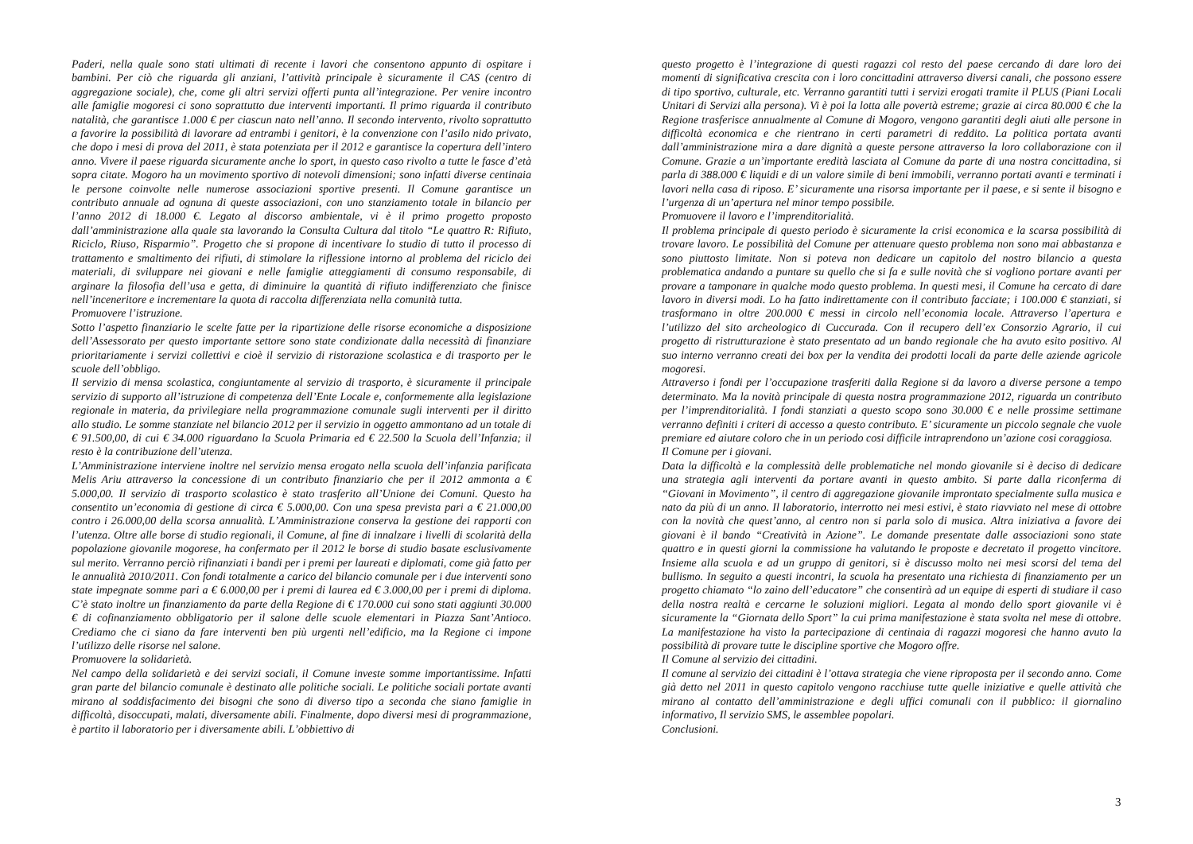Paderi, nella quale sono stati ultimati di recente i lavori che consentono appunto di ospitare i bambini. Per ciò che riguarda gli anziani, l’attività principale è sicuramente il CAS (centro di aggregazione sociale), che, come gli altri servizi offerti punta all’integrazione. Per venire incontro alle famiglie mogoresi ci sono soprattutto due interventi importanti. Il primo riguarda il contributo natalità, che garantisce 1.000 € per ciascun nato nell’anno. Il secondo intervento, rivolto soprattutto a favorire la possibilità di lavorare ad entrambi i genitori, è la convenzione con l’asilo nido privato, che dopo i mesi di prova del 2011, è stata potenziata per il 2012 e garantisce la copertura dell’intero anno. Vivere il paese riguarda sicuramente anche lo sport, in questo caso rivolto a tutte le fasce d’età sopra citate. Mogoro ha un movimento sportivo di notevoli dimensioni; sono infatti diverse centinaia le persone coinvolte nelle numerose associazioni sportive presenti. Il Comune garantisce un contributo annuale ad ognuna di queste associazioni, con uno stanziamento totale in bilancio per l’anno 2012 di 18.000 €. Legato al discorso ambientale, vi è il primo progetto proposto dall’amministrazione alla quale sta lavorando la Consulta Cultura dal titolo “Le quattro R: Rifiuto, Riciclo, Riuso, Risparmio”. Progetto che si propone di incentivare lo studio di tutto il processo di trattamento e smaltimento dei rifiuti, di stimolare la riflessione intorno al problema del riciclo dei materiali, di sviluppare nei giovani e nelle famiglie atteggiamenti di consumo responsabile, di arginare la filosofia dell’usa e getta, di diminuire la quantità di rifiuto indifferenziato che finisce nell’inceneritore e incrementare la quota di raccolta differenziata nella comunità tutta.
Promuovere l’istruzione.
Sotto l’aspetto finanziario le scelte fatte per la ripartizione delle risorse economiche a disposizione dell’Assessorato per questo importante settore sono state condizionate dalla necessità di finanziare prioritariamente i servizi collettivi e cioè il servizio di ristorazione scolastica e di trasporto per le scuole dell’obbligo.
Il servizio di mensa scolastica, congiuntamente al servizio di trasporto, è sicuramente il principale servizio di supporto all’istruzione di competenza dell’Ente Locale e, conformemente alla legislazione regionale in materia, da privilegiare nella programmazione comunale sugli interventi per il diritto allo studio. Le somme stanziate nel bilancio 2012 per il servizio in oggetto ammontano ad un totale di € 91.500,00, di cui € 34.000 riguardano la Scuola Primaria ed € 22.500 la Scuola dell’Infanzia; il resto è la contribuzione dell’utenza.
L’Amministrazione interviene inoltre nel servizio mensa erogato nella scuola dell’infanzia parificata Melis Ariu attraverso la concessione di un contributo finanziario che per il 2012 ammonta a € 5.000,00. Il servizio di trasporto scolastico è stato trasferito all’Unione dei Comuni. Questo ha consentito un’economia di gestione di circa € 5.000,00. Con una spesa prevista pari a € 21.000,00 contro i 26.000,00 della scorsa annualità. L’Amministrazione conserva la gestione dei rapporti con l’utenza. Oltre alle borse di studio regionali, il Comune, al fine di innalzare i livelli di scolarità della popolazione giovanile mogorese, ha confermato per il 2012 le borse di studio basate esclusivamente sul merito. Verranno perciò rifinanziati i bandi per i premi per laureati e diplomati, come già fatto per le annualità 2010/2011. Con fondi totalmente a carico del bilancio comunale per i due interventi sono state impegnate somme pari a € 6.000,00 per i premi di laurea ed € 3.000,00 per i premi di diploma. C’è stato inoltre un finanziamento da parte della Regione di € 170.000 cui sono stati aggiunti 30.000 € di cofinanziamento obbligatorio per il salone delle scuole elementari in Piazza Sant’Antioco. Crediamo che ci siano da fare interventi ben più urgenti nell’edificio, ma la Regione ci impone l’utilizzo delle risorse nel salone.
Promuovere la solidarietà.
Nel campo della solidarietà e dei servizi sociali, il Comune investe somme importantissime. Infatti gran parte del bilancio comunale è destinato alle politiche sociali. Le politiche sociali portate avanti mirano al soddisfacimento dei bisogni che sono di diverso tipo a seconda che siano famiglie in difficoltà, disoccupati, malati, diversamente abili. Finalmente, dopo diversi mesi di programmazione, è partito il laboratorio per i diversamente abili. L’obbiettivo di
questo progetto è l’integrazione di questi ragazzi col resto del paese cercando di dare loro dei momenti di significativa crescita con i loro concittadini attraverso diversi canali, che possono essere di tipo sportivo, culturale, etc. Verranno garantiti tutti i servizi erogati tramite il PLUS (Piani Locali Unitari di Servizi alla persona). Vi è poi la lotta alle povertà estreme; grazie ai circa 80.000 € che la Regione trasferisce annualmente al Comune di Mogoro, vengono garantiti degli aiuti alle persone in difficoltà economica e che rientrano in certi parametri di reddito. La politica portata avanti dall’amministrazione mira a dare dignità a queste persone attraverso la loro collaborazione con il Comune. Grazie a un’importante eredità lasciata al Comune da parte di una nostra concittadina, si parla di 388.000 € liquidi e di un valore simile di beni immobili, verranno portati avanti e terminati i lavori nella casa di riposo. E’ sicuramente una risorsa importante per il paese, e si sente il bisogno e l’urgenza di un’apertura nel minor tempo possibile.
Promuovere il lavoro e l’imprenditorialità.
Il problema principale di questo periodo è sicuramente la crisi economica e la scarsa possibilità di trovare lavoro. Le possibilità del Comune per attenuare questo problema non sono mai abbastanza e sono piuttosto limitate. Non si poteva non dedicare un capitolo del nostro bilancio a questa problematica andando a puntare su quello che si fa e sulle novità che si vogliono portare avanti per provare a tamponare in qualche modo questo problema. In questi mesi, il Comune ha cercato di dare lavoro in diversi modi. Lo ha fatto indirettamente con il contributo facciate; i 100.000 € stanziati, si trasformano in oltre 200.000 € messi in circolo nell’economia locale. Attraverso l’apertura e l’utilizzo del sito archeologico di Cuccurada. Con il recupero dell’ex Consorzio Agrario, il cui progetto di ristrutturazione è stato presentato ad un bando regionale che ha avuto esito positivo. Al suo interno verranno creati dei box per la vendita dei prodotti locali da parte delle aziende agricole mogoresi.
Attraverso i fondi per l’occupazione trasferiti dalla Regione si da lavoro a diverse persone a tempo determinato. Ma la novità principale di questa nostra programmazione 2012, riguarda un contributo per l’imprenditorialità. I fondi stanziati a questo scopo sono 30.000 € e nelle prossime settimane verranno definiti i criteri di accesso a questo contributo. E’ sicuramente un piccolo segnale che vuole premiare ed aiutare coloro che in un periodo cosi difficile intraprendono un’azione cosi coraggiosa.
Il Comune per i giovani.
Data la difficoltà e la complessità delle problematiche nel mondo giovanile si è deciso di dedicare una strategia agli interventi da portare avanti in questo ambito. Si parte dalla riconferma di “Giovani in Movimento”, il centro di aggregazione giovanile improntato specialmente sulla musica e nato da più di un anno. Il laboratorio, interrotto nei mesi estivi, è stato riavviato nel mese di ottobre con la novità che quest’anno, al centro non si parla solo di musica. Altra iniziativa a favore dei giovani è il bando “Creatività in Azione”. Le domande presentate dalle associazioni sono state quattro e in questi giorni la commissione ha valutando le proposte e decretato il progetto vincitore. Insieme alla scuola e ad un gruppo di genitori, si è discusso molto nei mesi scorsi del tema del bullismo. In seguito a questi incontri, la scuola ha presentato una richiesta di finanziamento per un progetto chiamato “lo zaino dell’educatore” che consentirà ad un equipe di esperti di studiare il caso della nostra realtà e cercarne le soluzioni migliori. Legata al mondo dello sport giovanile vi è sicuramente la “Giornata dello Sport” la cui prima manifestazione è stata svolta nel mese di ottobre. La manifestazione ha visto la partecipazione di centinaia di ragazzi mogoresi che hanno avuto la possibilità di provare tutte le discipline sportive che Mogoro offre.
Il Comune al servizio dei cittadini.
Il comune al servizio dei cittadini è l’ottava strategia che viene riproposta per il secondo anno. Come già detto nel 2011 in questo capitolo vengono racchiuse tutte quelle iniziative e quelle attività che mirano al contatto dell’amministrazione e degli uffici comunali con il pubblico: il giornalino informativo, Il servizio SMS, le assemblee popolari.
Conclusioni.
3